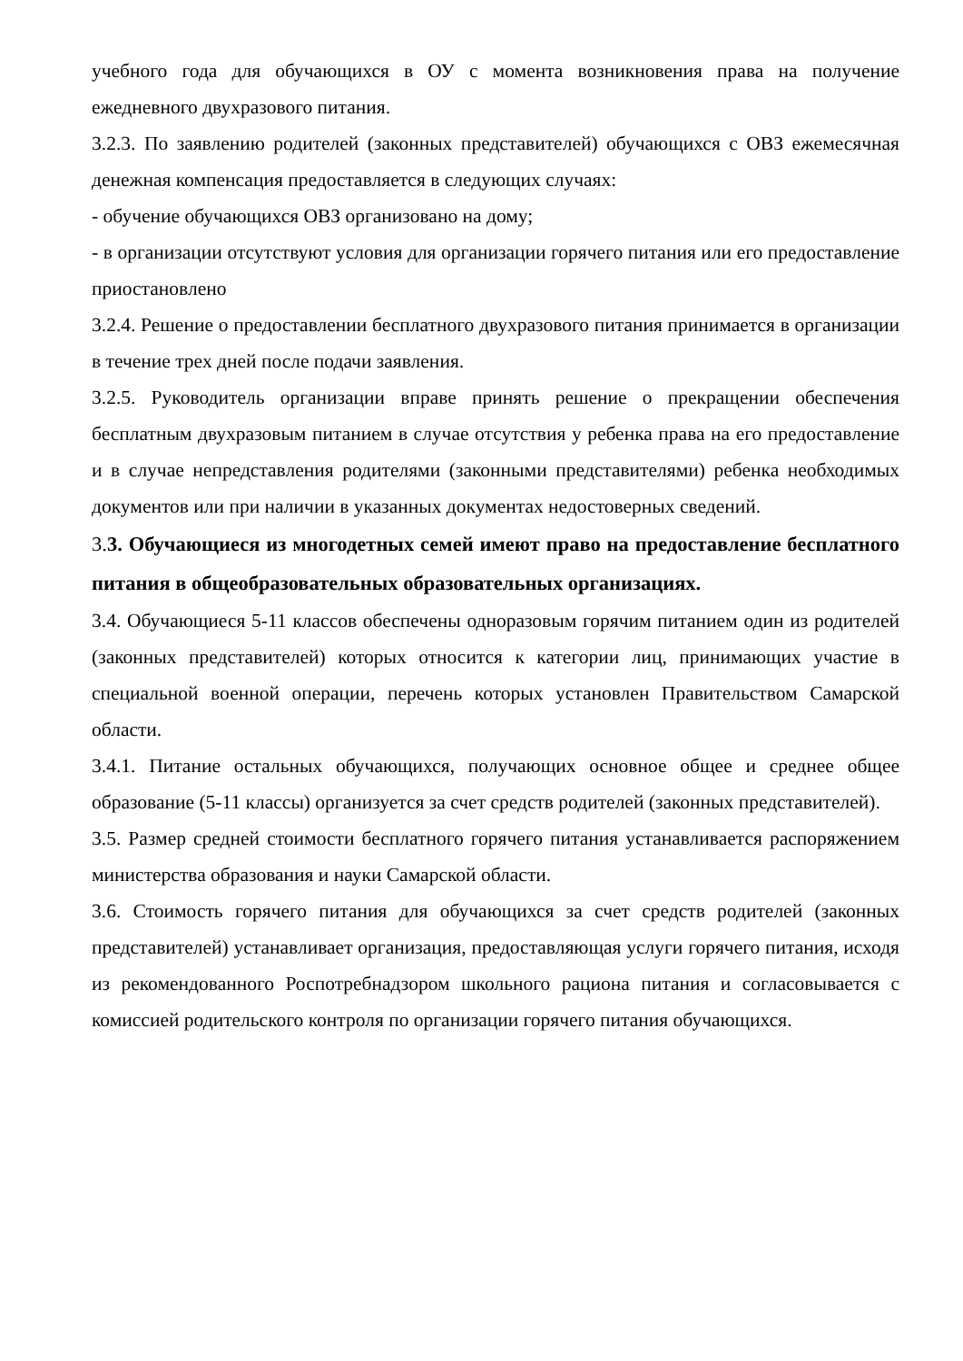учебного года для обучающихся в ОУ с момента возникновения права на получение ежедневного двухразового питания.
3.2.3. По заявлению родителей (законных представителей) обучающихся с ОВЗ ежемесячная денежная компенсация предоставляется в следующих случаях:
- обучение обучающихся ОВЗ организовано на дому;
- в организации отсутствуют условия для организации горячего питания или его предоставление приостановлено
3.2.4. Решение о предоставлении бесплатного двухразового питания принимается в организации в течение трех дней после подачи заявления.
3.2.5. Руководитель организации вправе принять решение о прекращении обеспечения бесплатным двухразовым питанием в случае отсутствия у ребенка права на его предоставление и в случае непредставления родителями (законными представителями) ребенка необходимых документов или при наличии в указанных документах недостоверных сведений.
3. 3. Обучающиеся из многодетных семей имеют право на предоставление бесплатного питания в общеобразовательных образовательных организациях.
3.4. Обучающиеся 5-11 классов обеспечены одноразовым горячим питанием один из родителей (законных представителей) которых относится к категории лиц, принимающих участие в специальной военной операции, перечень которых установлен Правительством Самарской области.
3.4.1. Питание остальных обучающихся, получающих основное общее и среднее общее образование (5-11 классы) организуется за счет средств родителей (законных представителей).
3.5. Размер средней стоимости бесплатного горячего питания устанавливается распоряжением министерства образования и науки Самарской области.
3.6. Стоимость горячего питания для обучающихся за счет средств родителей (законных представителей) устанавливает организация, предоставляющая услуги горячего питания, исходя из рекомендованного Роспотребнадзором школьного рациона питания и согласовывается с комиссией родительского контроля по организации горячего питания обучающихся.